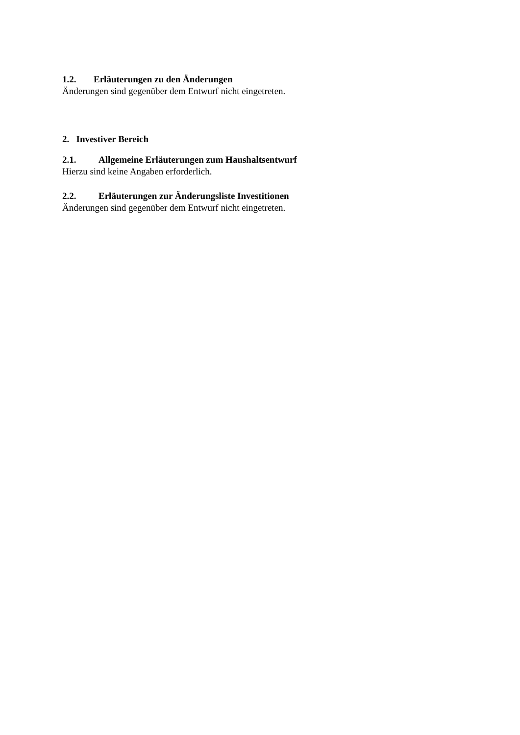1.2. Erläuterungen zu den Änderungen
Änderungen sind gegenüber dem Entwurf nicht eingetreten.
2. Investiver Bereich
2.1. Allgemeine Erläuterungen zum Haushaltsentwurf
Hierzu sind keine Angaben erforderlich.
2.2. Erläuterungen zur Änderungsliste Investitionen
Änderungen sind gegenüber dem Entwurf nicht eingetreten.